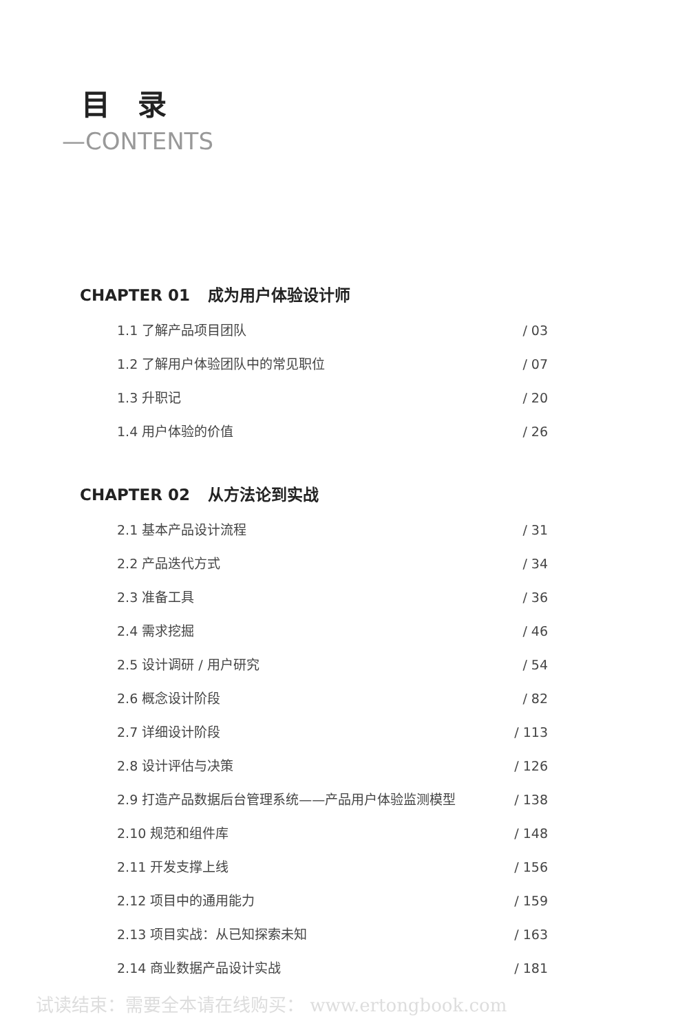目录
—CONTENTS
CHAPTER 01 成为用户体验设计师
1.1 了解产品项目团队 / 03
1.2 了解用户体验团队中的常见职位 / 07
1.3 升职记 / 20
1.4 用户体验的价值 / 26
CHAPTER 02 从方法论到实战
2.1 基本产品设计流程 / 31
2.2 产品迭代方式 / 34
2.3 准备工具 / 36
2.4 需求挖掘 / 46
2.5 设计调研 / 用户研究 / 54
2.6 概念设计阶段 / 82
2.7 详细设计阶段 / 113
2.8 设计评估与决策 / 126
2.9 打造产品数据后台管理系统——产品用户体验监测模型 / 138
2.10 规范和组件库 / 148
2.11 开发支撑上线 / 156
2.12 项目中的通用能力 / 159
2.13 项目实战：从已知探索未知 / 163
2.14 商业数据产品设计实战 / 181
试读结束：需要全本请在线购买： www.ertongbook.com